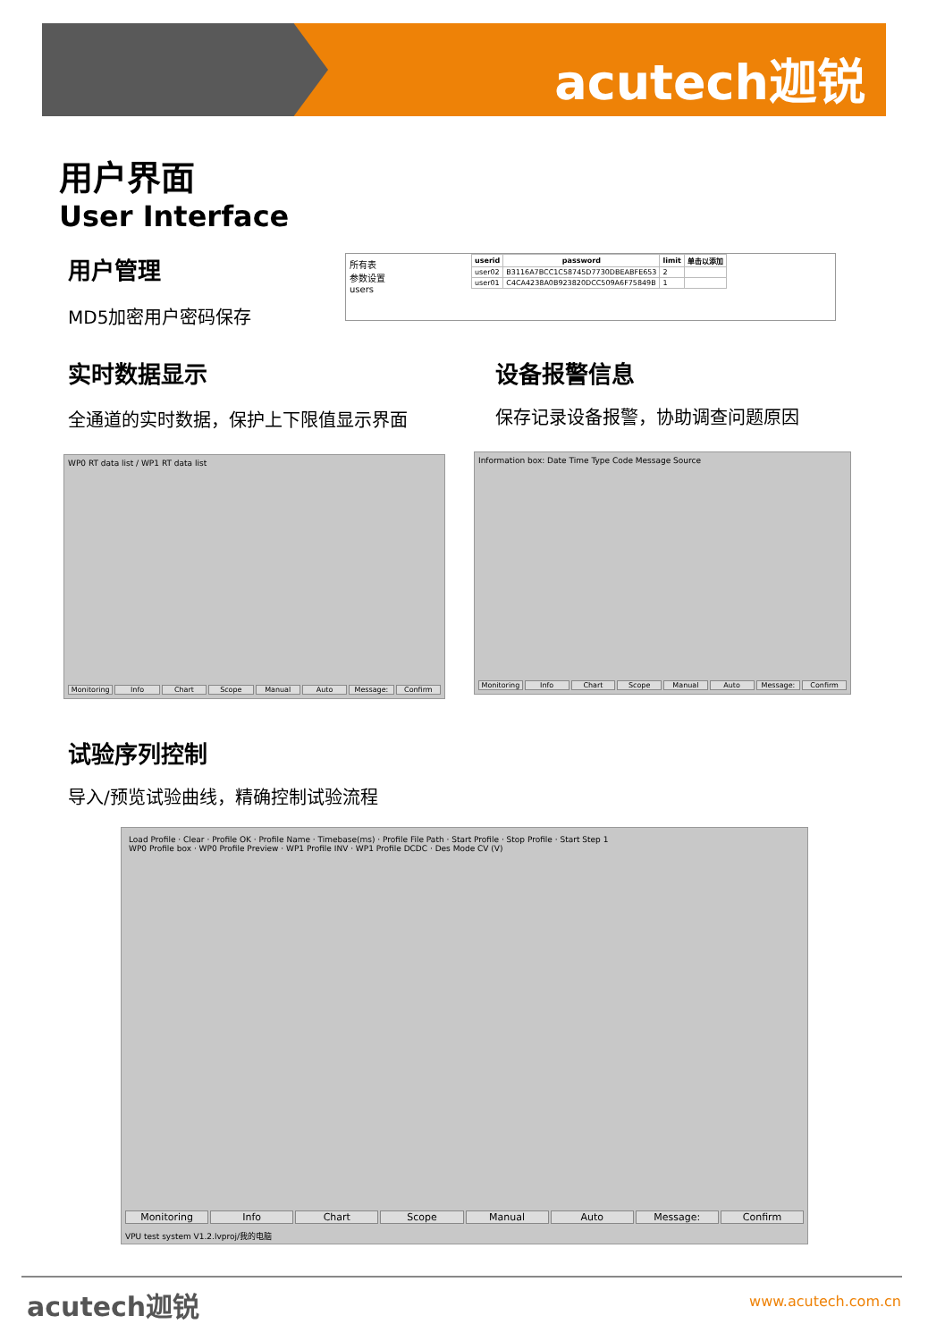acutech迦锐
用户界面
User Interface
用户管理
MD5加密用户密码保存
| userid | password | limit | 单击以添加 |
| --- | --- | --- | --- |
| user02 | B3116A7BCC1C58745D7730DBEABFE653 | 2 | |
| user01 | C4CA4238A0B923820DCC509A6F75849B | 1 | |
所有表
参数设置
users
实时数据显示
全通道的实时数据，保护上下限值显示界面
设备报警信息
保存记录设备报警，协助调查问题原因
WP0 RT data list / WP1 RT data list
Monitoring Info Chart Scope Manual Auto Message: Confirm
Information box: Date Time Type Code Message Source
Monitoring Info Chart Scope Manual Auto Message: Confirm
试验序列控制
导入/预览试验曲线，精确控制试验流程
Load Profile · Clear · Profile OK · Profile Name · Timebase(ms) · Profile File Path · Start Profile · Stop Profile · Start Step 1
WP0 Profile box · WP0 Profile Preview · WP1 Profile INV · WP1 Profile DCDC · Des Mode CV (V)
Monitoring Info Chart Scope Manual Auto Message: Confirm
VPU test system V1.2.lvproj/我的电脑
acutech迦锐 www.acutech.com.cn